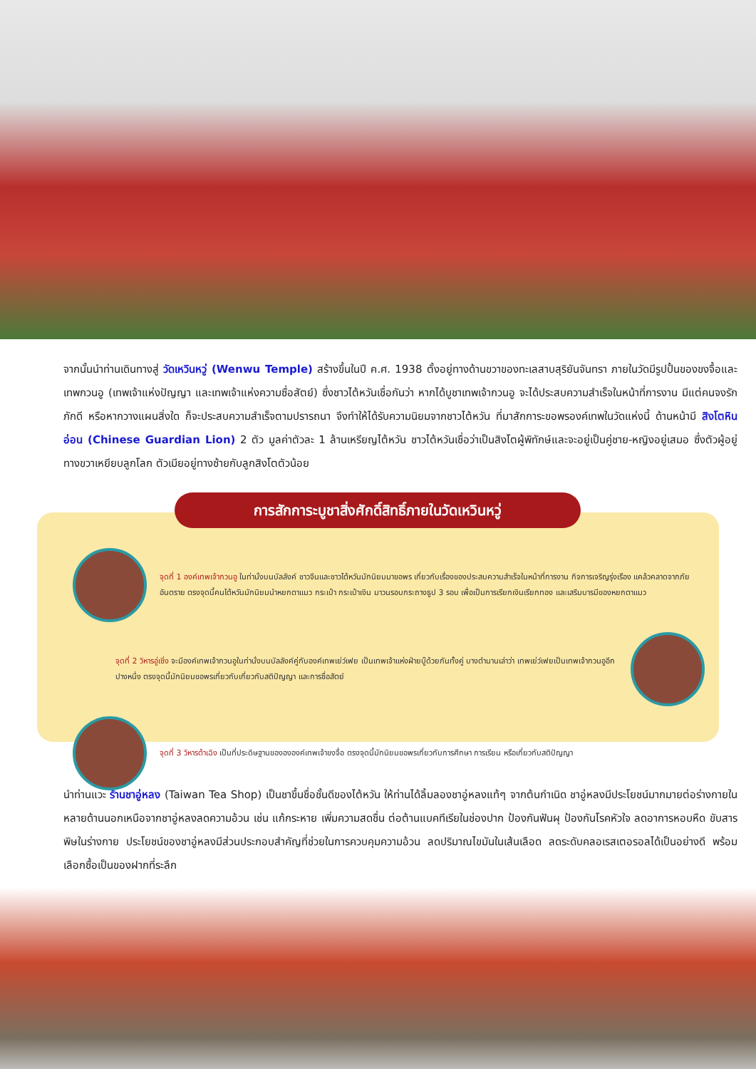จากนั้นนำท่านเดินทางสู่ วัดเหวินหวู่ (Wenwu Temple) สร้างขึ้นในปี ค.ศ. 1938 ตั้งอยู่ทางด้านขวาของทะเลสาบสุริยันจันทรา ภายในวัดมีรูปปั้นของขงจื้อและเทพกวนอู (เทพเจ้าแห่งปัญญา และเทพเจ้าแห่งความซื่อสัตย์) ซึ่งชาวไต้หวันเชื่อกันว่า หากได้บูชาเทพเจ้ากวนอู จะได้ประสบความสำเร็จในหน้าที่การงาน มีแต่คนจงรักภักดี หรือหากวางแผนสิ่งใด ก็จะประสบความสำเร็จตามปรารถนา จึงทำให้ได้รับความนิยมจากชาวไต้หวัน ที่มาสักการะขอพรองค์เทพในวัดแห่งนี้ ด้านหน้ามี สิงโตหินอ่อน (Chinese Guardian Lion) 2 ตัว มูลค่าตัวละ 1 ล้านเหรียญไต้หวัน ชาวไต้หวันเชื่อว่าเป็นสิงโตผู้พิทักษ์และจะอยู่เป็นคู่ชาย-หญิงอยู่เสมอ ซึ่งตัวผู้อยู่ทางขวาเหยียบลูกโลก ตัวเมียอยู่ทางซ้ายกับลูกสิงโตตัวน้อย
การสักการะบูชาสิ่งศักดิ์สิทธิ์ภายในวัดเหวินหวู่
จุดที่ 1 องค์เทพเจ้ากวนอู ในท่านั่งบนบัลลังค์ ชาวจีนและชาวไต้หวันมักนิยมมาขอพร เกี่ยวกับเรื่องของประสบความสำเร็จในหน้าที่การงาน กิจการเจริญรุ่งเรือง แคล้วคลาดจากภัยอันตราย ตรงจุดนี้คนไต้หวันมักนิยมนำหยกตาแมว กระเป๋า กระเป๋าเงิน มาวนรอบกระถางธูป 3 รอบ เพื่อเป็นการเรียกเงินเรียกทอง และเสริมบารมีของหยกตาแมว
จุดที่ 2 วิหารอู่เซิ่ง จะมีองค์เทพเจ้ากวนอูในท่านั่งบนบัลลังค์คู่กับองค์เทพเย่ว์เฟย เป็นเทพเจ้าแห่งฝ่ายบู๊ด้วยกันทั้งคู่ บางตำนานเล่าว่า เทพเย่ว์เฟยเป็นเทพเจ้ากวนอูอีกปางหนึ่ง ตรงจุดนี้มักนิยมขอพรเกี่ยวกับเกี่ยวกับสติปัญญา และการซื่อสัตย์
จุดที่ 3 วิหารต้าเฉิง เป็นที่ประดิษฐานของององค์เทพเจ้าขงจื่อ ตรงจุดนี้มักนิยมขอพรเกี่ยวกับการศึกษา การเรียน หรือเกี่ยวกับสติปัญญา
นำท่านแวะ ร้านชาอู่หลง (Taiwan Tea Shop) เป็นชาขึ้นชื่อชั้นดีของไต้หวัน ให้ท่านได้ลิ้มลองชาอู่หลงแท้ๆ จากต้นกำเนิด ชาอู่หลงมีประโยชน์มากมายต่อร่างกายในหลายด้านนอกเหนือจากชาอู่หลงลดความอ้วน เช่น แก้กระหาย เพิ่มความสดชื่น ต่อต้านแบคทีเรียในช่องปาก ป้องกันฟันผุ ป้องกันโรคหัวใจ ลดอาการหอบหืด ขับสารพิษในร่างกาย ประโยชน์ของชาอู่หลงมีส่วนประกอบสำคัญที่ช่วยในการควบคุมความอ้วน ลดปริมาณไขมันในเส้นเลือด ลดระดับคลอเรสเตอรอลได้เป็นอย่างดี พร้อมเลือกซื้อเป็นของฝากที่ระลึก